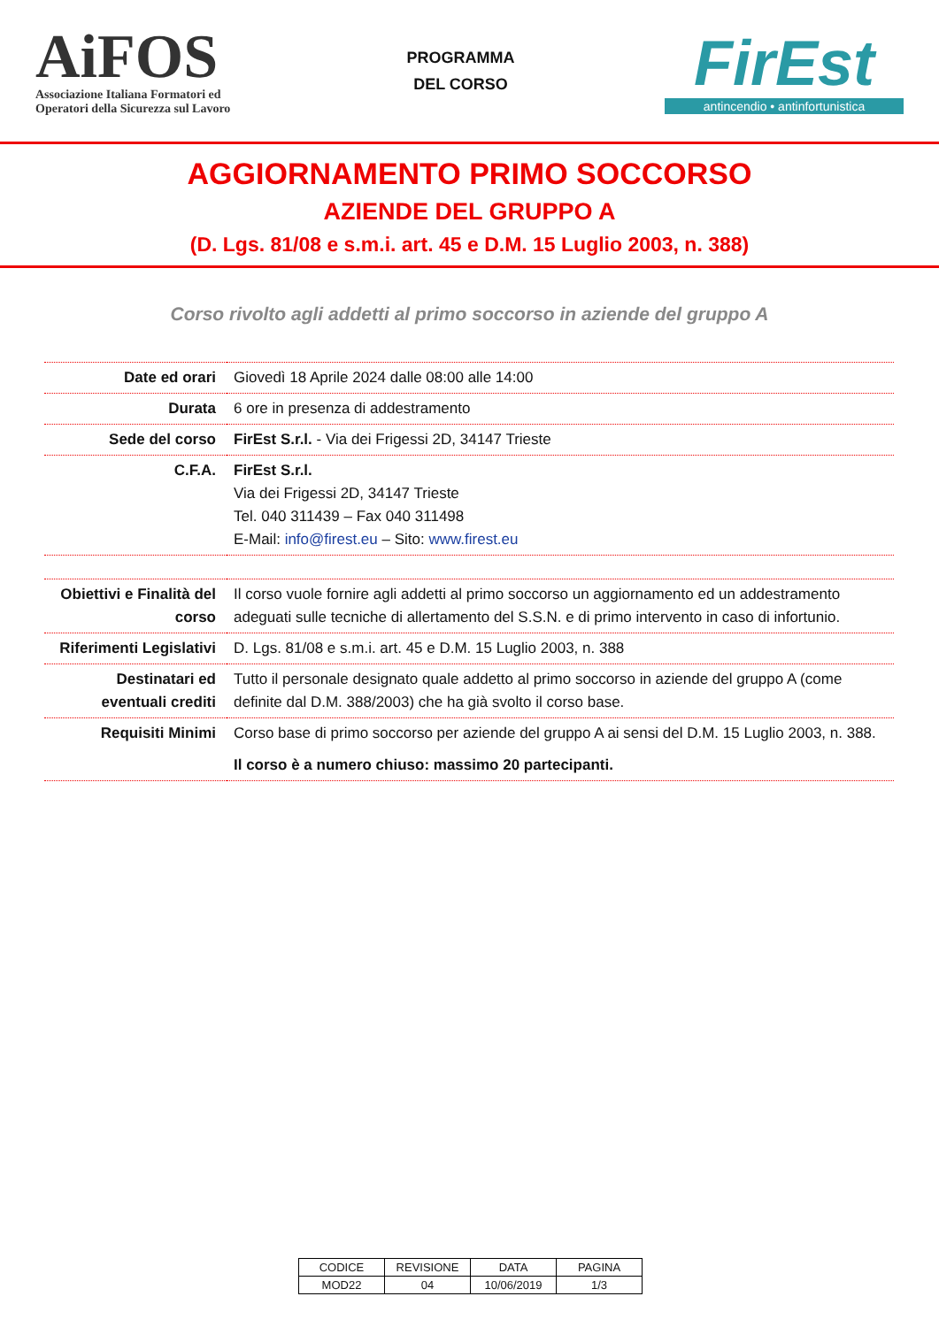AiFOS
Associazione Italiana Formatori ed Operatori della Sicurezza sul Lavoro
PROGRAMMA
DEL CORSO
FirEst
antincendio • antinfortunistica
AGGIORNAMENTO PRIMO SOCCORSO
AZIENDE DEL GRUPPO A
(D. Lgs. 81/08 e s.m.i. art. 45 e D.M. 15 Luglio 2003, n. 388)
Corso rivolto agli addetti al primo soccorso in aziende del gruppo A
| Date ed orari | Giovedì 18 Aprile 2024 dalle 08:00 alle 14:00 |
| Durata | 6 ore in presenza di addestramento |
| Sede del corso | FirEst S.r.l. - Via dei Frigessi 2D, 34147 Trieste |
| C.F.A. | FirEst S.r.l. Via dei Frigessi 2D, 34147 Trieste Tel. 040 311439 – Fax 040 311498 E-Mail: info@firest.eu – Sito: www.firest.eu |
| Obiettivi e Finalità del corso | Il corso vuole fornire agli addetti al primo soccorso un aggiornamento ed un addestramento adeguati sulle tecniche di allertamento del S.S.N. e di primo intervento in caso di infortunio. |
| Riferimenti Legislativi | D. Lgs. 81/08 e s.m.i. art. 45 e D.M. 15 Luglio 2003, n. 388 |
| Destinatari ed eventuali crediti | Tutto il personale designato quale addetto al primo soccorso in aziende del gruppo A (come definite dal D.M. 388/2003) che ha già svolto il corso base. |
| Requisiti Minimi | Corso base di primo soccorso per aziende del gruppo A ai sensi del D.M. 15 Luglio 2003, n. 388. Il corso è a numero chiuso: massimo 20 partecipanti. |
| CODICE | REVISIONE | DATA | PAGINA |
| MOD22 | 04 | 10/06/2019 | 1/3 |